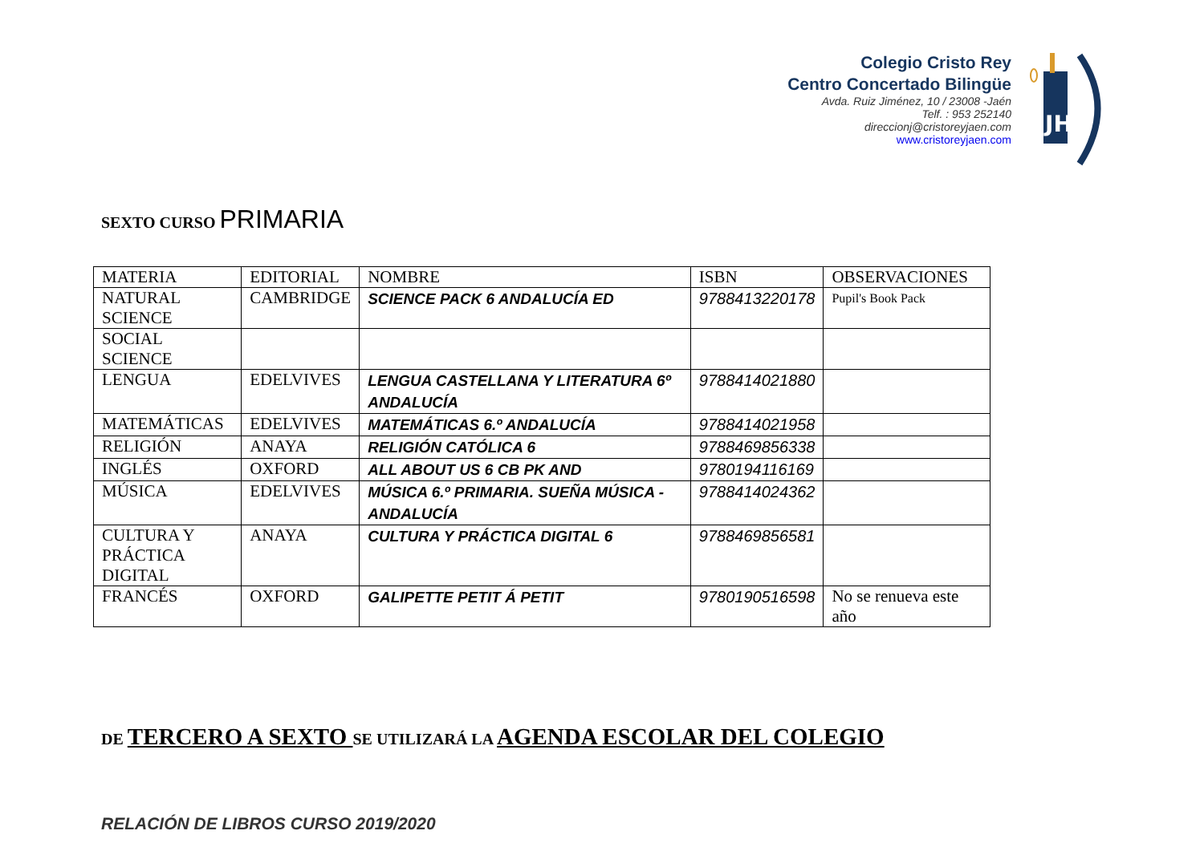Colegio Cristo Rey
Centro Concertado Bilingüe
Avda. Ruiz Jiménez, 10 / 23008 -Jaén
Telf. : 953 252140
direccionj@cristoreyjaen.com
www.cristoreyjaen.com
JHS
SEXTO CURSO PRIMARIA
| MATERIA | EDITORIAL | NOMBRE | ISBN | OBSERVACIONES |
| NATURAL SCIENCE | CAMBRIDGE | SCIENCE PACK 6 ANDALUCÍA ED | 9788413220178 | Pupil's Book Pack |
| SOCIAL SCIENCE | | | | |
| LENGUA | EDELVIVES | LENGUA CASTELLANA Y LITERATURA 6º ANDALUCÍA | 9788414021880 | |
| MATEMÁTICAS | EDELVIVES | MATEMÁTICAS 6.º ANDALUCÍA | 9788414021958 | |
| RELIGIÓN | ANAYA | RELIGIÓN CATÓLICA 6 | 9788469856338 | |
| INGLÉS | OXFORD | ALL ABOUT US 6 CB PK AND | 9780194116169 | |
| MÚSICA | EDELVIVES | MÚSICA 6.º PRIMARIA. SUEÑA MÚSICA - ANDALUCÍA | 9788414024362 | |
| CULTURA Y PRÁCTICA DIGITAL | ANAYA | CULTURA Y PRÁCTICA DIGITAL 6 | 9788469856581 | |
| FRANCÉS | OXFORD | GALIPETTE PETIT Á PETIT | 9780190516598 | No se renueva este año |
DE TERCERO A SEXTO SE UTILIZARÁ LA AGENDA ESCOLAR DEL COLEGIO
RELACIÓN DE LIBROS CURSO 2019/2020